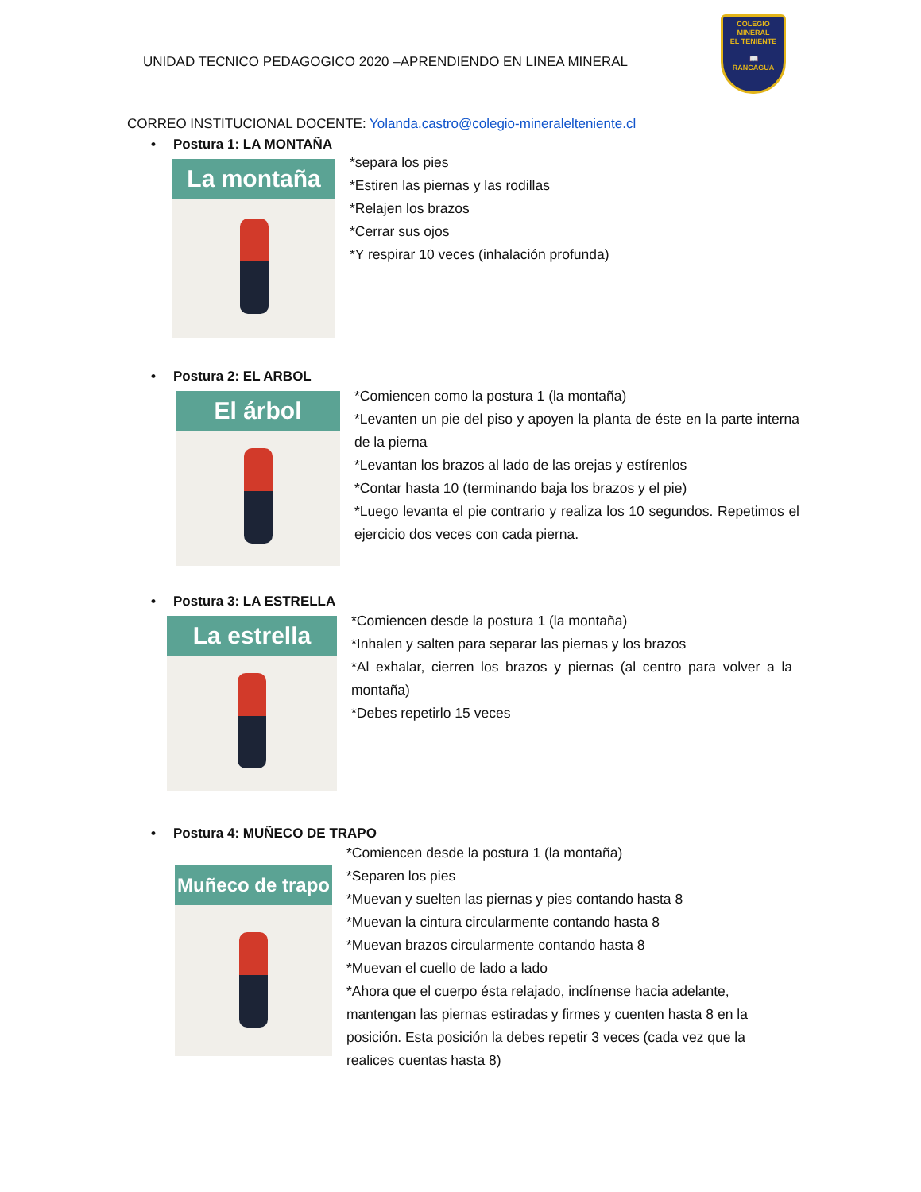UNIDAD TECNICO PEDAGOGICO 2020 –APRENDIENDO EN LINEA MINERAL
COLEGIO
MINERAL
EL TENIENTE
📖
RANCAGUA
CORREO INSTITUCIONAL DOCENTE: Yolanda.castro@colegio-mineralelteniente.cl
• Postura 1: LA MONTAÑA
La montaña
*separa los pies
*Estiren las piernas y las rodillas
*Relajen los brazos
*Cerrar sus ojos
*Y respirar 10 veces (inhalación profunda)
• Postura 2: EL ARBOL
El árbol
*Comiencen como la postura 1 (la montaña)
*Levanten un pie del piso y apoyen la planta de éste en la parte interna de la pierna
*Levantan los brazos al lado de las orejas y estírenlos
*Contar hasta 10 (terminando baja los brazos y el pie)
*Luego levanta el pie contrario y realiza los 10 segundos. Repetimos el ejercicio dos veces con cada pierna.
• Postura 3: LA ESTRELLA
La estrella
*Comiencen desde la postura 1 (la montaña)
*Inhalen y salten para separar las piernas y los brazos
*Al exhalar, cierren los brazos y piernas (al centro para volver a la montaña)
*Debes repetirlo 15 veces
• Postura 4: MUÑECO DE TRAPO
Muñeco de trapo
*Comiencen desde la postura 1 (la montaña)
*Separen los pies
*Muevan y suelten las piernas y pies contando hasta 8
*Muevan la cintura circularmente contando hasta 8
*Muevan brazos circularmente contando hasta 8
*Muevan el cuello de lado a lado
*Ahora que el cuerpo ésta relajado, inclínense hacia adelante, mantengan las piernas estiradas y firmes y cuenten hasta 8 en la posición. Esta posición la debes repetir 3 veces (cada vez que la realices cuentas hasta 8)